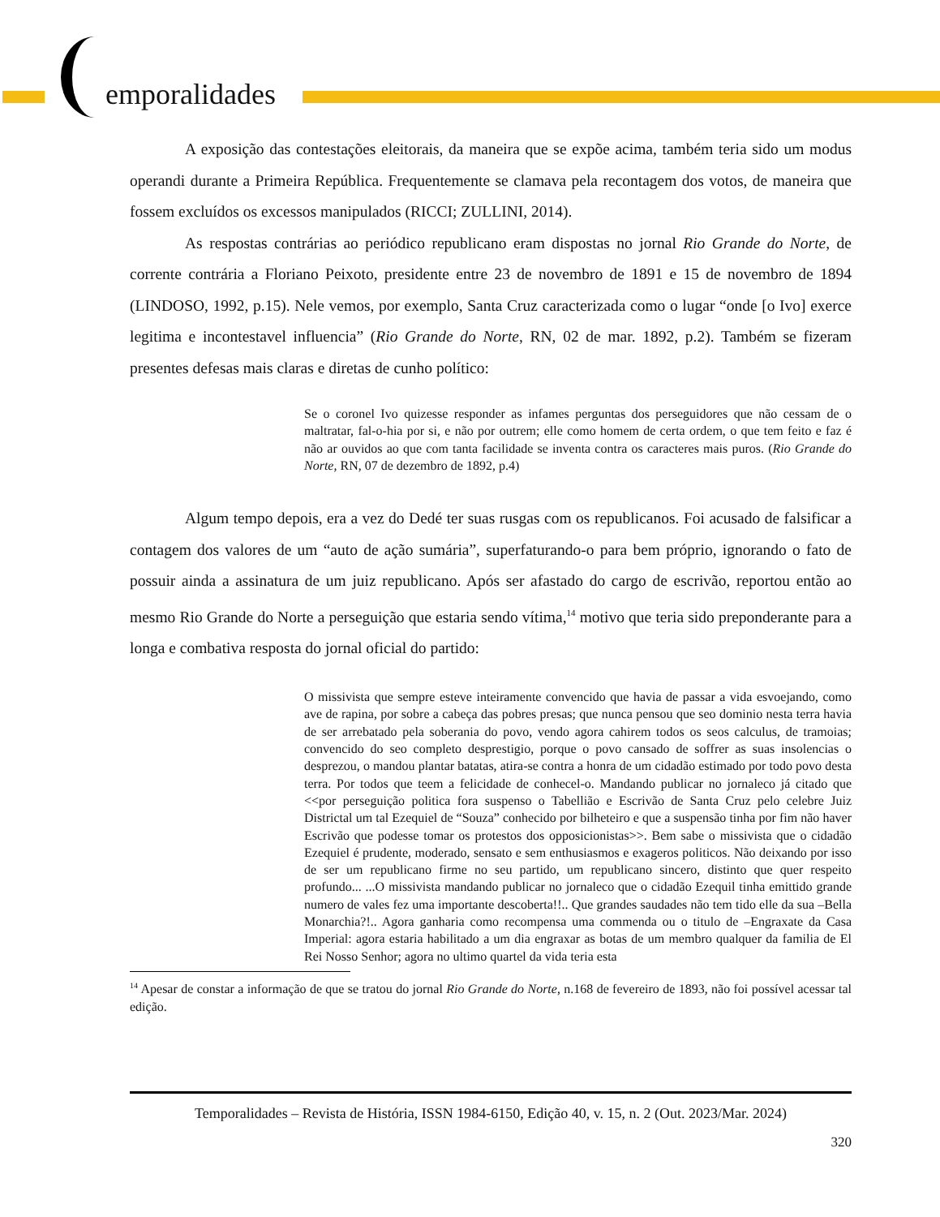emporalidades
A exposição das contestações eleitorais, da maneira que se expõe acima, também teria sido um modus operandi durante a Primeira República. Frequentemente se clamava pela recontagem dos votos, de maneira que fossem excluídos os excessos manipulados (RICCI; ZULLINI, 2014).
As respostas contrárias ao periódico republicano eram dispostas no jornal Rio Grande do Norte, de corrente contrária a Floriano Peixoto, presidente entre 23 de novembro de 1891 e 15 de novembro de 1894 (LINDOSO, 1992, p.15). Nele vemos, por exemplo, Santa Cruz caracterizada como o lugar “onde [o Ivo] exerce legitima e incontestavel influencia” (Rio Grande do Norte, RN, 02 de mar. 1892, p.2). Também se fizeram presentes defesas mais claras e diretas de cunho político:
Se o coronel Ivo quizesse responder as infames perguntas dos perseguidores que não cessam de o maltratar, fal-o-hia por si, e não por outrem; elle como homem de certa ordem, o que tem feito e faz é não ar ouvidos ao que com tanta facilidade se inventa contra os caracteres mais puros. (Rio Grande do Norte, RN, 07 de dezembro de 1892, p.4)
Algum tempo depois, era a vez do Dedé ter suas rusgas com os republicanos. Foi acusado de falsificar a contagem dos valores de um “auto de ação sumária”, superfaturando-o para bem próprio, ignorando o fato de possuir ainda a assinatura de um juiz republicano. Após ser afastado do cargo de escrivão, reportou então ao mesmo Rio Grande do Norte a perseguição que estaria sendo vítima,<sup>14</sup> motivo que teria sido preponderante para a longa e combativa resposta do jornal oficial do partido:
O missivista que sempre esteve inteiramente convencido que havia de passar a vida esvoejando, como ave de rapina, por sobre a cabeça das pobres presas; que nunca pensou que seo dominio nesta terra havia de ser arrebatado pela soberania do povo, vendo agora cahirem todos os seos calculus, de tramoias; convencido do seo completo desprestigio, porque o povo cansado de soffrer as suas insolencias o desprezou, o mandou plantar batatas, atira-se contra a honra de um cidadão estimado por todo povo desta terra. Por todos que teem a felicidade de conhecel-o. Mandando publicar no jornaleco já citado que <<por perseguição politica fora suspenso o Tabellião e Escrivão de Santa Cruz pelo celebre Juiz Districtal um tal Ezequiel de “Souza” conhecido por bilheteiro e que a suspensão tinha por fim não haver Escrivão que podesse tomar os protestos dos opposicionistas>>. Bem sabe o missivista que o cidadão Ezequiel é prudente, moderado, sensato e sem enthusiasmos e exageros politicos. Não deixando por isso de ser um republicano firme no seu partido, um republicano sincero, distinto que quer respeito profundo... ...O missivista mandando publicar no jornaleco que o cidadão Ezequil tinha emittido grande numero de vales fez uma importante descoberta!!.. Que grandes saudades não tem tido elle da sua –Bella Monarchia?!.. Agora ganharia como recompensa uma commenda ou o titulo de –Engraxate da Casa Imperial: agora estaria habilitado a um dia engraxar as botas de um membro qualquer da familia de El Rei Nosso Senhor; agora no ultimo quartel da vida teria esta
<sup>14</sup> Apesar de constar a informação de que se tratou do jornal Rio Grande do Norte, n.168 de fevereiro de 1893, não foi possível acessar tal edição.
Temporalidades – Revista de História, ISSN 1984-6150, Edição 40, v. 15, n. 2 (Out. 2023/Mar. 2024)
320